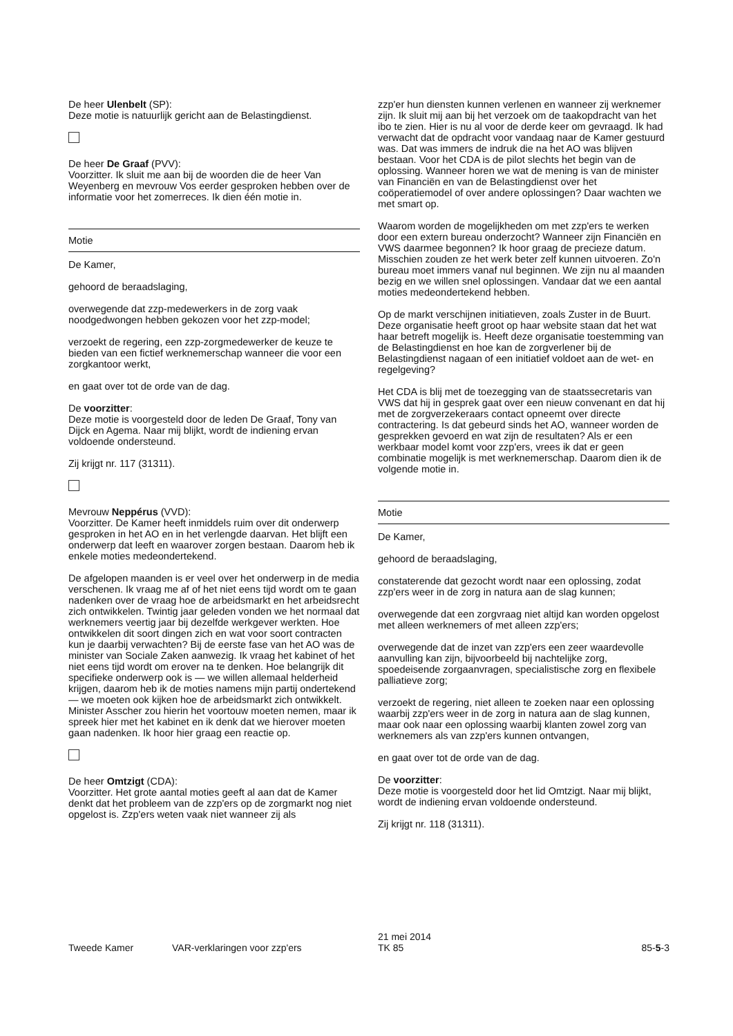De heer Ulenbelt (SP):
Deze motie is natuurlijk gericht aan de Belastingdienst.
De heer De Graaf (PVV):
Voorzitter. Ik sluit me aan bij de woorden die de heer Van Weyenberg en mevrouw Vos eerder gesproken hebben over de informatie voor het zomerreces. Ik dien één motie in.
Motie
De Kamer,
gehoord de beraadslaging,
overwegende dat zzp-medewerkers in de zorg vaak noodgedwongen hebben gekozen voor het zzp-model;
verzoekt de regering, een zzp-zorgmedewerker de keuze te bieden van een fictief werknemerschap wanneer die voor een zorgkantoor werkt,
en gaat over tot de orde van de dag.
De voorzitter:
Deze motie is voorgesteld door de leden De Graaf, Tony van Dijck en Agema. Naar mij blijkt, wordt de indiening ervan voldoende ondersteund.
Zij krijgt nr. 117 (31311).
Mevrouw Neppérus (VVD):
Voorzitter. De Kamer heeft inmiddels ruim over dit onderwerp gesproken in het AO en in het verlengde daarvan. Het blijft een onderwerp dat leeft en waarover zorgen bestaan. Daarom heb ik enkele moties medeondertekend.
De afgelopen maanden is er veel over het onderwerp in de media verschenen. Ik vraag me af of het niet eens tijd wordt om te gaan nadenken over de vraag hoe de arbeidsmarkt en het arbeidsrecht zich ontwikkelen. Twintig jaar geleden vonden we het normaal dat werknemers veertig jaar bij dezelfde werkgever werkten. Hoe ontwikkelen dit soort dingen zich en wat voor soort contracten kun je daarbij verwachten? Bij de eerste fase van het AO was de minister van Sociale Zaken aanwezig. Ik vraag het kabinet of het niet eens tijd wordt om erover na te denken. Hoe belangrijk dit specifieke onderwerp ook is — we willen allemaal helderheid krijgen, daarom heb ik de moties namens mijn partij ondertekend — we moeten ook kijken hoe de arbeidsmarkt zich ontwikkelt. Minister Asscher zou hierin het voortouw moeten nemen, maar ik spreek hier met het kabinet en ik denk dat we hierover moeten gaan nadenken. Ik hoor hier graag een reactie op.
De heer Omtzigt (CDA):
Voorzitter. Het grote aantal moties geeft al aan dat de Kamer denkt dat het probleem van de zzp'ers op de zorgmarkt nog niet opgelost is. Zzp'ers weten vaak niet wanneer zij als
zzp'er hun diensten kunnen verlenen en wanneer zij werknemer zijn. Ik sluit mij aan bij het verzoek om de taakopdracht van het ibo te zien. Hier is nu al voor de derde keer om gevraagd. Ik had verwacht dat de opdracht voor vandaag naar de Kamer gestuurd was. Dat was immers de indruk die na het AO was blijven bestaan. Voor het CDA is de pilot slechts het begin van de oplossing. Wanneer horen we wat de mening is van de minister van Financiën en van de Belastingdienst over het coöperatiemodel of over andere oplossingen? Daar wachten we met smart op.
Waarom worden de mogelijkheden om met zzp'ers te werken door een extern bureau onderzocht? Wanneer zijn Financiën en VWS daarmee begonnen? Ik hoor graag de precieze datum. Misschien zouden ze het werk beter zelf kunnen uitvoeren. Zo'n bureau moet immers vanaf nul beginnen. We zijn nu al maanden bezig en we willen snel oplossingen. Vandaar dat we een aantal moties medeondertekend hebben.
Op de markt verschijnen initiatieven, zoals Zuster in de Buurt. Deze organisatie heeft groot op haar website staan dat het wat haar betreft mogelijk is. Heeft deze organisatie toestemming van de Belastingdienst en hoe kan de zorgverlener bij de Belastingdienst nagaan of een initiatief voldoet aan de wet- en regelgeving?
Het CDA is blij met de toezegging van de staatssecretaris van VWS dat hij in gesprek gaat over een nieuw convenant en dat hij met de zorgverzekeraars contact opneemt over directe contractering. Is dat gebeurd sinds het AO, wanneer worden de gesprekken gevoerd en wat zijn de resultaten? Als er een werkbaar model komt voor zzp'ers, vrees ik dat er geen combinatie mogelijk is met werknemerschap. Daarom dien ik de volgende motie in.
Motie
De Kamer,
gehoord de beraadslaging,
constaterende dat gezocht wordt naar een oplossing, zodat zzp'ers weer in de zorg in natura aan de slag kunnen;
overwegende dat een zorgvraag niet altijd kan worden opgelost met alleen werknemers of met alleen zzp'ers;
overwegende dat de inzet van zzp'ers een zeer waardevolle aanvulling kan zijn, bijvoorbeeld bij nachtelijke zorg, spoedeisende zorgaanvragen, specialistische zorg en flexibele palliatieve zorg;
verzoekt de regering, niet alleen te zoeken naar een oplossing waarbij zzp'ers weer in de zorg in natura aan de slag kunnen, maar ook naar een oplossing waarbij klanten zowel zorg van werknemers als van zzp'ers kunnen ontvangen,
en gaat over tot de orde van de dag.
De voorzitter:
Deze motie is voorgesteld door het lid Omtzigt. Naar mij blijkt, wordt de indiening ervan voldoende ondersteund.
Zij krijgt nr. 118 (31311).
Tweede Kamer VAR-verklaringen voor zzp'ers
21 mei 2014
TK 85
85-5-3